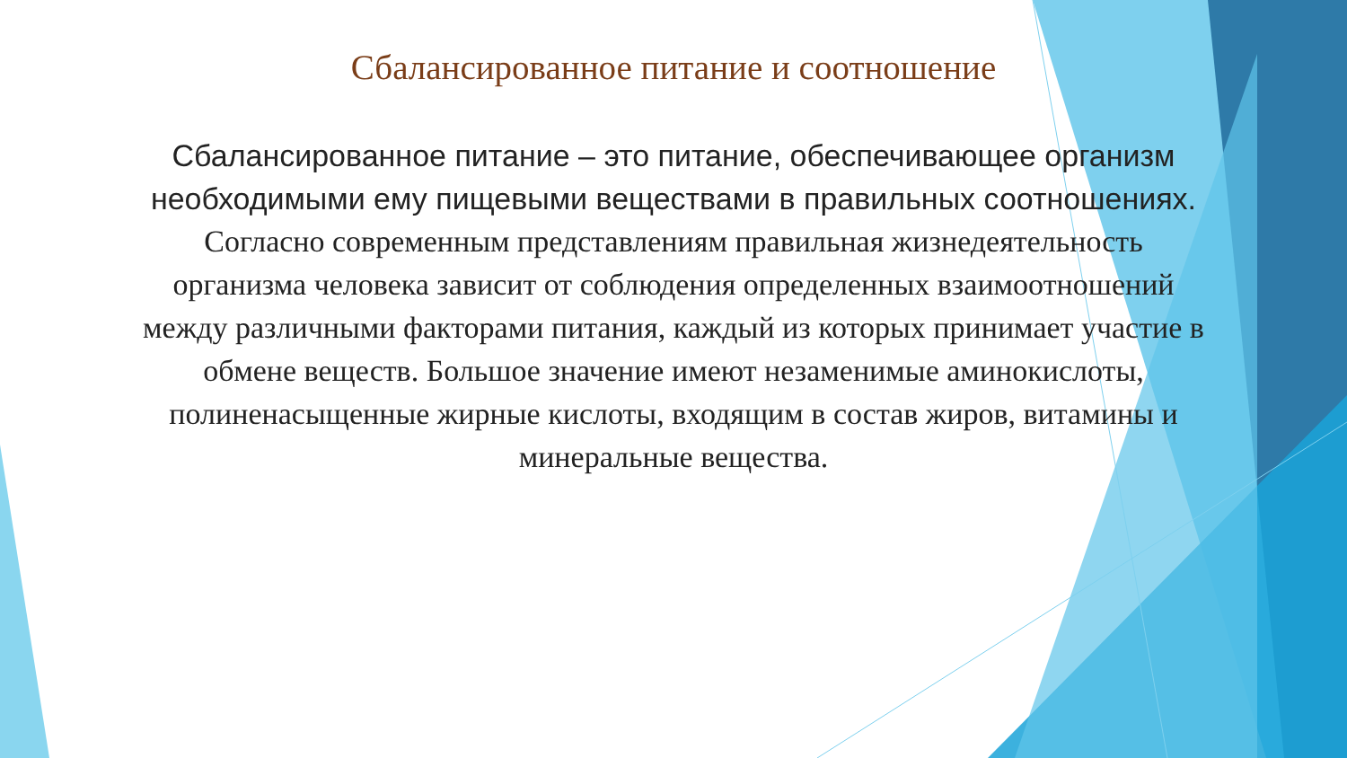Сбалансированное питание и соотношение
Сбалансированное питание – это питание, обеспечивающее организм необходимыми ему пищевыми веществами в правильных соотношениях.
Согласно современным представлениям правильная жизнедеятельность организма человека зависит от соблюдения определенных взаимоотношений между различными факторами питания, каждый из которых принимает участие в обмене веществ. Большое значение имеют незаменимые аминокислоты, полиненасыщенные жирные кислоты, входящим в состав жиров, витамины и минеральные вещества.